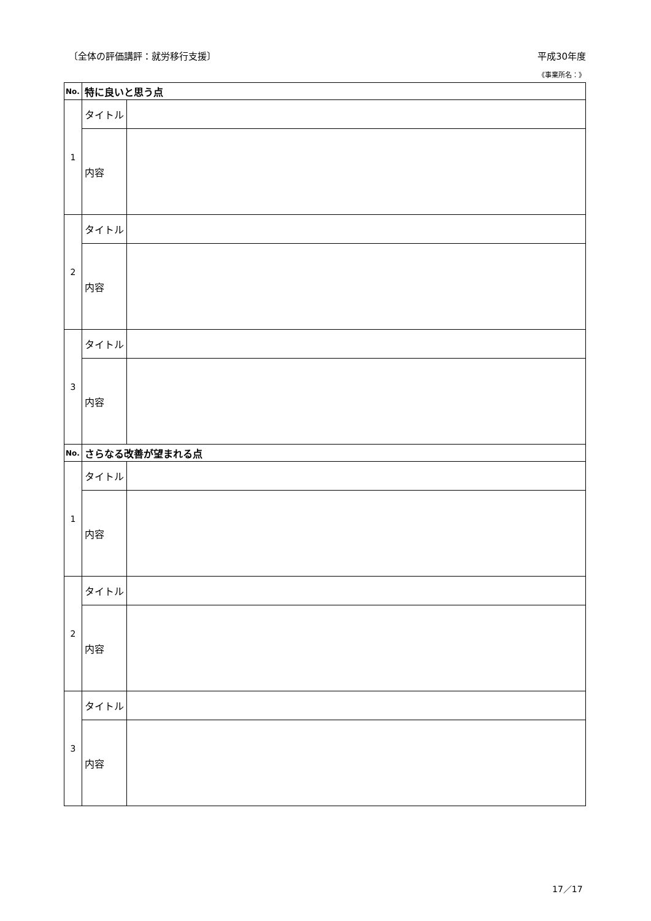〔全体の評価講評：就労移行支援〕 平成30年度
《事業所名：》
| No. | 特に良いと思う点 | |
| --- | --- | --- |
| 1 | タイトル | |
| | 内容 | |
| 2 | タイトル | |
| | 内容 | |
| 3 | タイトル | |
| | 内容 | |
| No. | さらなる改善が望まれる点 | |
| 1 | タイトル | |
| | 内容 | |
| 2 | タイトル | |
| | 内容 | |
| 3 | タイトル | |
| | 内容 | |
17／17